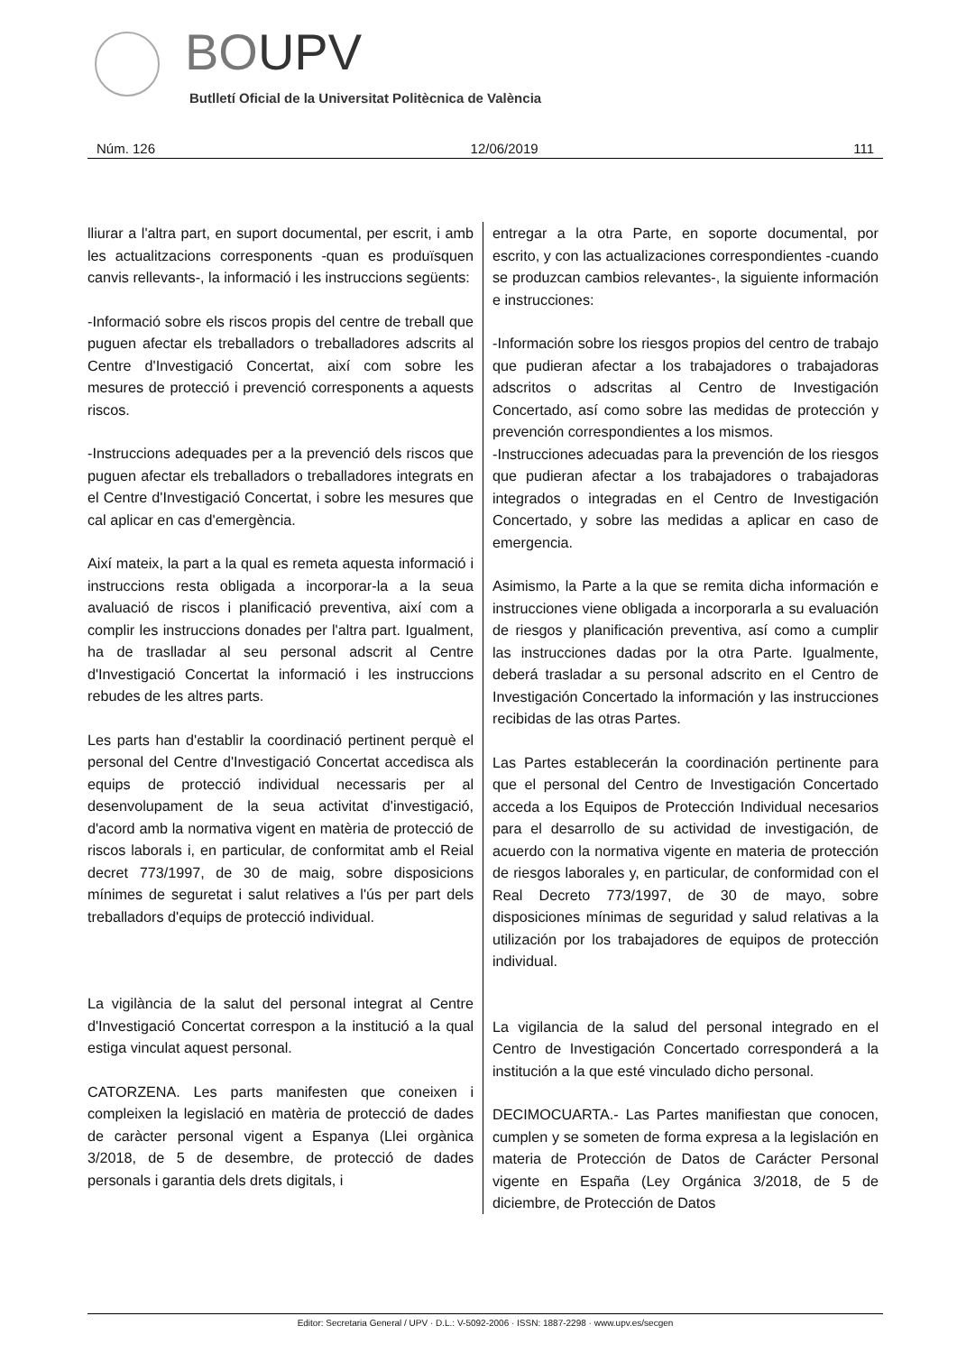BOUPV
Butlletí Oficial de la Universitat Politècnica de València
Núm. 126 12/06/2019 111
lliurar a l'altra part, en suport documental, per escrit, i amb les actualitzacions corresponents -quan es produïsquen canvis rellevants-, la informació i les instruccions següents:
-Informació sobre els riscos propis del centre de treball que puguen afectar els treballadors o treballadores adscrits al Centre d'Investigació Concertat, així com sobre les mesures de protecció i prevenció corresponents a aquests riscos.
-Instruccions adequades per a la prevenció dels riscos que puguen afectar els treballadors o treballadores integrats en el Centre d'Investigació Concertat, i sobre les mesures que cal aplicar en cas d'emergència.
Així mateix, la part a la qual es remeta aquesta informació i instruccions resta obligada a incorporar-la a la seua avaluació de riscos i planificació preventiva, així com a complir les instruccions donades per l'altra part. Igualment, ha de traslladar al seu personal adscrit al Centre d'Investigació Concertat la informació i les instruccions rebudes de les altres parts.
Les parts han d'establir la coordinació pertinent perquè el personal del Centre d'Investigació Concertat accedisca als equips de protecció individual necessaris per al desenvolupament de la seua activitat d'investigació, d'acord amb la normativa vigent en matèria de protecció de riscos laborals i, en particular, de conformitat amb el Reial decret 773/1997, de 30 de maig, sobre disposicions mínimes de seguretat i salut relatives a l'ús per part dels treballadors d'equips de protecció individual.
La vigilància de la salut del personal integrat al Centre d'Investigació Concertat correspon a la institució a la qual estiga vinculat aquest personal.
CATORZENA. Les parts manifesten que coneixen i compleixen la legislació en matèria de protecció de dades de caràcter personal vigent a Espanya (Llei orgànica 3/2018, de 5 de desembre, de protecció de dades personals i garantia dels drets digitals, i
entregar a la otra Parte, en soporte documental, por escrito, y con las actualizaciones correspondientes -cuando se produzcan cambios relevantes-, la siguiente información e instrucciones:
-Información sobre los riesgos propios del centro de trabajo que pudieran afectar a los trabajadores o trabajadoras adscritos o adscritas al Centro de Investigación Concertado, así como sobre las medidas de protección y prevención correspondientes a los mismos.
-Instrucciones adecuadas para la prevención de los riesgos que pudieran afectar a los trabajadores o trabajadoras integrados o integradas en el Centro de Investigación Concertado, y sobre las medidas a aplicar en caso de emergencia.
Asimismo, la Parte a la que se remita dicha información e instrucciones viene obligada a incorporarla a su evaluación de riesgos y planificación preventiva, así como a cumplir las instrucciones dadas por la otra Parte. Igualmente, deberá trasladar a su personal adscrito en el Centro de Investigación Concertado la información y las instrucciones recibidas de las otras Partes.
Las Partes establecerán la coordinación pertinente para que el personal del Centro de Investigación Concertado acceda a los Equipos de Protección Individual necesarios para el desarrollo de su actividad de investigación, de acuerdo con la normativa vigente en materia de protección de riesgos laborales y, en particular, de conformidad con el Real Decreto 773/1997, de 30 de mayo, sobre disposiciones mínimas de seguridad y salud relativas a la utilización por los trabajadores de equipos de protección individual.
La vigilancia de la salud del personal integrado en el Centro de Investigación Concertado corresponderá a la institución a la que esté vinculado dicho personal.
DECIMOCUARTA.- Las Partes manifiestan que conocen, cumplen y se someten de forma expresa a la legislación en materia de Protección de Datos de Carácter Personal vigente en España (Ley Orgánica 3/2018, de 5 de diciembre, de Protección de Datos
Editor: Secretaria General / UPV · D.L.: V-5092-2006 · ISSN: 1887-2298 · www.upv.es/secgen